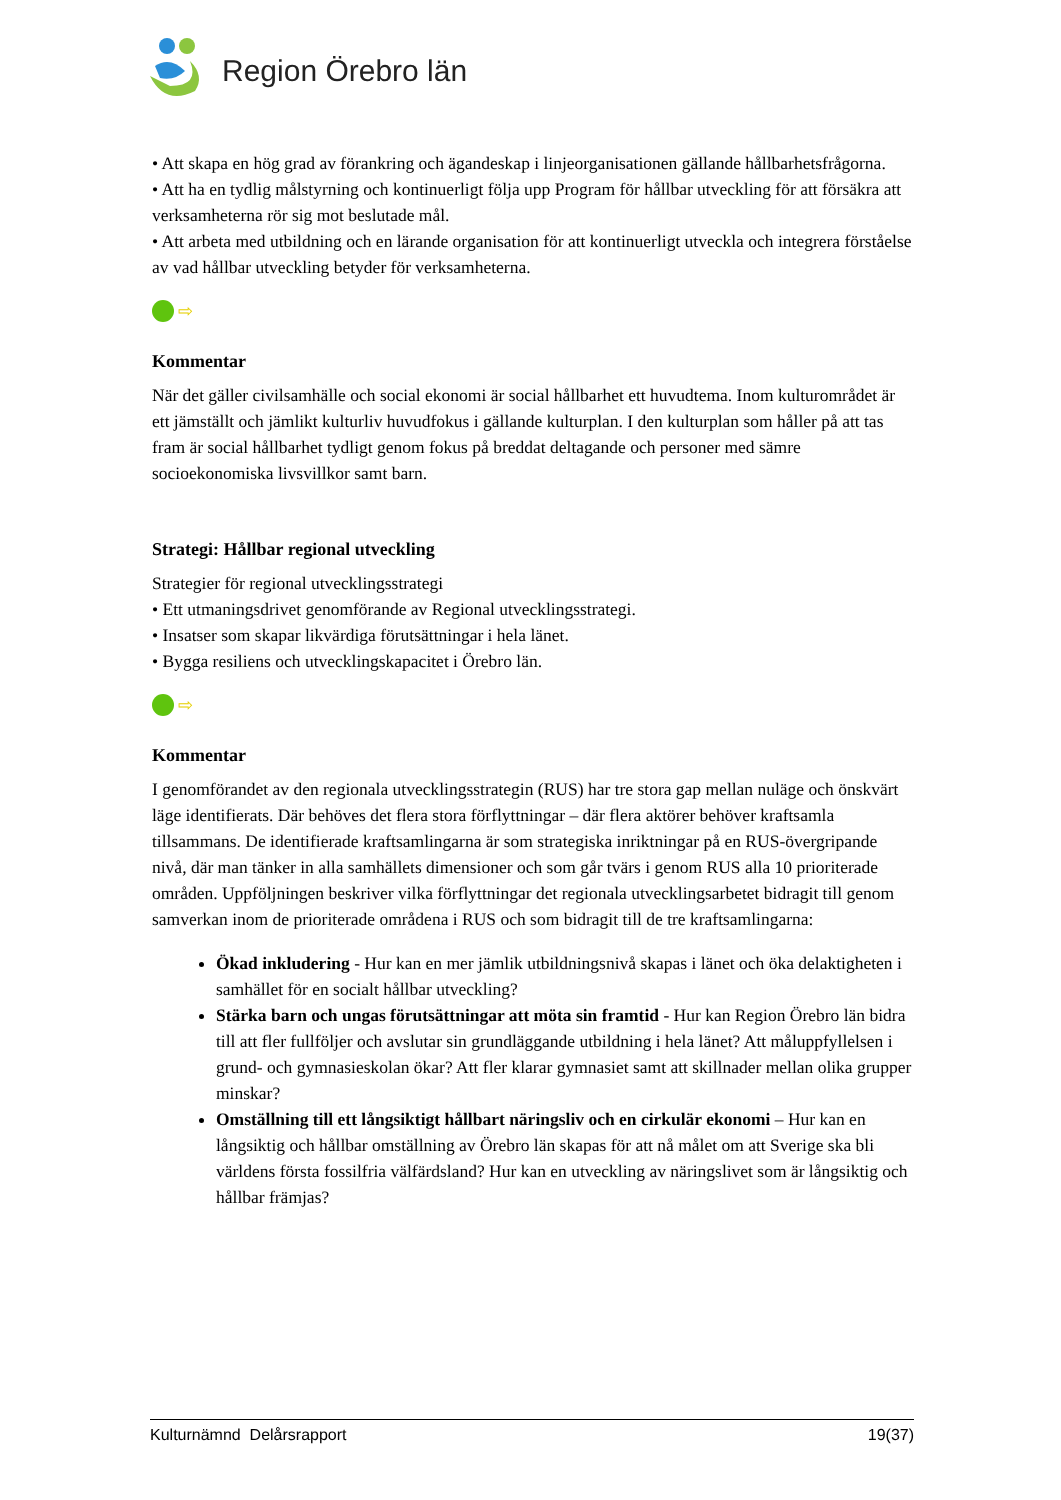Region Örebro län
• Att skapa en hög grad av förankring och ägandeskap i linjeorganisationen gällande hållbarhetsfrågorna.
• Att ha en tydlig målstyrning och kontinuerligt följa upp Program för hållbar utveckling för att försäkra att verksamheterna rör sig mot beslutade mål.
• Att arbeta med utbildning och en lärande organisation för att kontinuerligt utveckla och integrera förståelse av vad hållbar utveckling betyder för verksamheterna.
⇨
Kommentar
När det gäller civilsamhälle och social ekonomi är social hållbarhet ett huvudtema. Inom kulturområdet är ett jämställt och jämlikt kulturliv huvudfokus i gällande kulturplan. I den kulturplan som håller på att tas fram är social hållbarhet tydligt genom fokus på breddat deltagande och personer med sämre socioekonomiska livsvillkor samt barn.
Strategi: Hållbar regional utveckling
Strategier för regional utvecklingsstrategi
• Ett utmaningsdrivet genomförande av Regional utvecklingsstrategi.
• Insatser som skapar likvärdiga förutsättningar i hela länet.
• Bygga resiliens och utvecklingskapacitet i Örebro län.
⇨
Kommentar
I genomförandet av den regionala utvecklingsstrategin (RUS) har tre stora gap mellan nuläge och önskvärt läge identifierats. Där behöves det flera stora förflyttningar – där flera aktörer behöver kraftsamla tillsammans. De identifierade kraftsamlingarna är som strategiska inriktningar på en RUS-övergripande nivå, där man tänker in alla samhällets dimensioner och som går tvärs i genom RUS alla 10 prioriterade områden. Uppföljningen beskriver vilka förflyttningar det regionala utvecklingsarbetet bidragit till genom samverkan inom de prioriterade områdena i RUS och som bidragit till de tre kraftsamlingarna:
Ökad inkludering - Hur kan en mer jämlik utbildningsnivå skapas i länet och öka delaktigheten i samhället för en socialt hållbar utveckling?
Stärka barn och ungas förutsättningar att möta sin framtid - Hur kan Region Örebro län bidra till att fler fullföljer och avslutar sin grundläggande utbildning i hela länet? Att måluppfyllelsen i grund- och gymnasieskolan ökar? Att fler klarar gymnasiet samt att skillnader mellan olika grupper minskar?
Omställning till ett långsiktigt hållbart näringsliv och en cirkulär ekonomi – Hur kan en långsiktig och hållbar omställning av Örebro län skapas för att nå målet om att Sverige ska bli världens första fossilfria välfärdsland? Hur kan en utveckling av näringslivet som är långsiktig och hållbar främjas?
Kulturnämnd Delårsrapport 19(37)